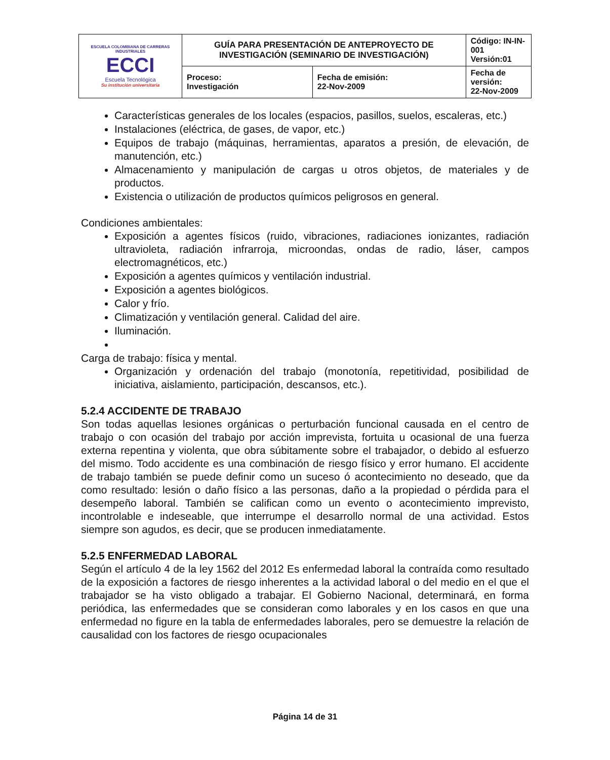| ESCUELA COLOMBIANA DE CARRERAS INDUSTRIALES ECCI Escuela Tecnológica Su institución universitaria | GUÍA PARA PRESENTACIÓN DE ANTEPROYECTO DE INVESTIGACIÓN (SEMINARIO DE INVESTIGACIÓN) | | Código: IN-IN-001 Versión:01 |
| | Proceso: Investigación | Fecha de emisión: 22-Nov-2009 | Fecha de versión: 22-Nov-2009 |
Características generales de los locales (espacios, pasillos, suelos, escaleras, etc.)
Instalaciones (eléctrica, de gases, de vapor, etc.)
Equipos de trabajo (máquinas, herramientas, aparatos a presión, de elevación, de manutención, etc.)
Almacenamiento y manipulación de cargas u otros objetos, de materiales y de productos.
Existencia o utilización de productos químicos peligrosos en general.
Condiciones ambientales:
Exposición a agentes físicos (ruido, vibraciones, radiaciones ionizantes, radiación ultravioleta, radiación infrarroja, microondas, ondas de radio, láser, campos electromagnéticos, etc.)
Exposición a agentes químicos y ventilación industrial.
Exposición a agentes biológicos.
Calor y frío.
Climatización y ventilación general. Calidad del aire.
Iluminación.
Carga de trabajo: física y mental.
Organización y ordenación del trabajo (monotonía, repetitividad, posibilidad de iniciativa, aislamiento, participación, descansos, etc.).
5.2.4 ACCIDENTE DE TRABAJO
Son todas aquellas lesiones orgánicas o perturbación funcional causada en el centro de trabajo o con ocasión del trabajo por acción imprevista, fortuita u ocasional de una fuerza externa repentina y violenta, que obra súbitamente sobre el trabajador, o debido al esfuerzo del mismo. Todo accidente es una combinación de riesgo físico y error humano. El accidente de trabajo también se puede definir como un suceso ó acontecimiento no deseado, que da como resultado: lesión o daño físico a las personas, daño a la propiedad o pérdida para el desempeño laboral. También se califican como un evento o acontecimiento imprevisto, incontrolable e indeseable, que interrumpe el desarrollo normal de una actividad. Estos siempre son agudos, es decir, que se producen inmediatamente.
5.2.5 ENFERMEDAD LABORAL
Según el artículo 4 de la ley 1562 del 2012 Es enfermedad laboral la contraída como resultado de la exposición a factores de riesgo inherentes a la actividad laboral o del medio en el que el trabajador se ha visto obligado a trabajar. El Gobierno Nacional, determinará, en forma periódica, las enfermedades que se consideran como laborales y en los casos en que una enfermedad no figure en la tabla de enfermedades laborales, pero se demuestre la relación de causalidad con los factores de riesgo ocupacionales
Página 14 de 31